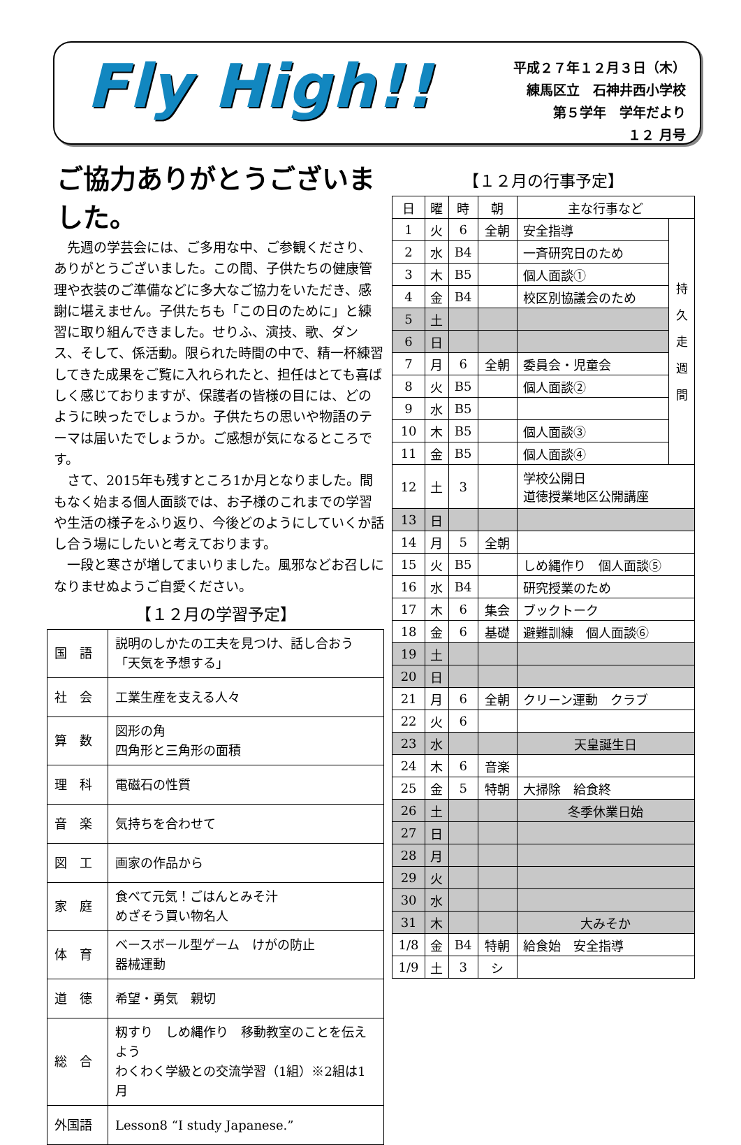Fly High!!
平成２７年１２月３日（木）
練馬区立　石神井西小学校
第５学年　学年だより
１２ 月号
ご協力ありがとうございました。
先週の学芸会には、ご多用な中、ご参観くださり、ありがとうございました。この間、子供たちの健康管理や衣装のご準備などに多大なご協力をいただき、感謝に堪えません。子供たちも「この日のために」と練習に取り組んできました。せりふ、演技、歌、ダンス、そして、係活動。限られた時間の中で、精一杯練習してきた成果をご覧に入れられたと、担任はとても喜ばしく感じておりますが、保護者の皆様の目には、どのように映ったでしょうか。子供たちの思いや物語のテーマは届いたでしょうか。ご感想が気になるところです。
さて、2015年も残すところ1か月となりました。間もなく始まる個人面談では、お子様のこれまでの学習や生活の様子をふり返り、今後どのようにしていくか話し合う場にしたいと考えております。
一段と寒さが増してまいりました。風邪などお召しになりませぬようご自愛ください。
【１２月の学習予定】
| 国 語 | 説明のしかたの工夫を見つけ、話し合おう 「天気を予想する」 |
| 社 会 | 工業生産を支える人々 |
| 算 数 | 図形の角 四角形と三角形の面積 |
| 理 科 | 電磁石の性質 |
| 音 楽 | 気持ちを合わせて |
| 図 工 | 画家の作品から |
| 家 庭 | 食べて元気！ごはんとみそ汁 めざそう買い物名人 |
| 体 育 | ベースボール型ゲーム けがの防止 器械運動 |
| 道 徳 | 希望・勇気 親切 |
| 総 合 | 籾すり しめ縄作り 移動教室のことを伝えよう わくわく学級との交流学習（1組）※2組は1月 |
| 外国語 | Lesson8 “I study Japanese.” |
【１２月の行事予定】
| 日 | 曜 | 時 | 朝 | 主な行事など | |
| --- | --- | --- | --- | --- | --- |
| 1 | 火 | 6 | 全朝 | 安全指導 | 持 久 走 週 間 |
| 2 | 水 | B4 | | 一斉研究日のため | |
| 3 | 木 | B5 | | 個人面談① | |
| 4 | 金 | B4 | | 校区別協議会のため | |
| 5 | 土 | | | | |
| 6 | 日 | | | | |
| 7 | 月 | 6 | 全朝 | 委員会・児童会 | |
| 8 | 火 | B5 | | 個人面談② | |
| 9 | 水 | B5 | | | |
| 10 | 木 | B5 | | 個人面談③ | |
| 11 | 金 | B5 | | 個人面談④ | |
| 12 | 土 | 3 | | 学校公開日 道徳授業地区公開講座 | |
| 13 | 日 | | | | |
| 14 | 月 | 5 | 全朝 | | |
| 15 | 火 | B5 | | しめ縄作り 個人面談⑤ | |
| 16 | 水 | B4 | | 研究授業のため | |
| 17 | 木 | 6 | 集会 | ブックトーク | |
| 18 | 金 | 6 | 基礎 | 避難訓練 個人面談⑥ | |
| 19 | 土 | | | | |
| 20 | 日 | | | | |
| 21 | 月 | 6 | 全朝 | クリーン運動 クラブ | |
| 22 | 火 | 6 | | | |
| 23 | 水 | | | 天皇誕生日 | |
| 24 | 木 | 6 | 音楽 | | |
| 25 | 金 | 5 | 特朝 | 大掃除 給食終 | |
| 26 | 土 | | | 冬季休業日始 | |
| 27 | 日 | | | | |
| 28 | 月 | | | | |
| 29 | 火 | | | | |
| 30 | 水 | | | | |
| 31 | 木 | | | 大みそか | |
| 1/8 | 金 | B4 | 特朝 | 給食始 安全指導 | |
| 1/9 | 土 | 3 | シ | | |